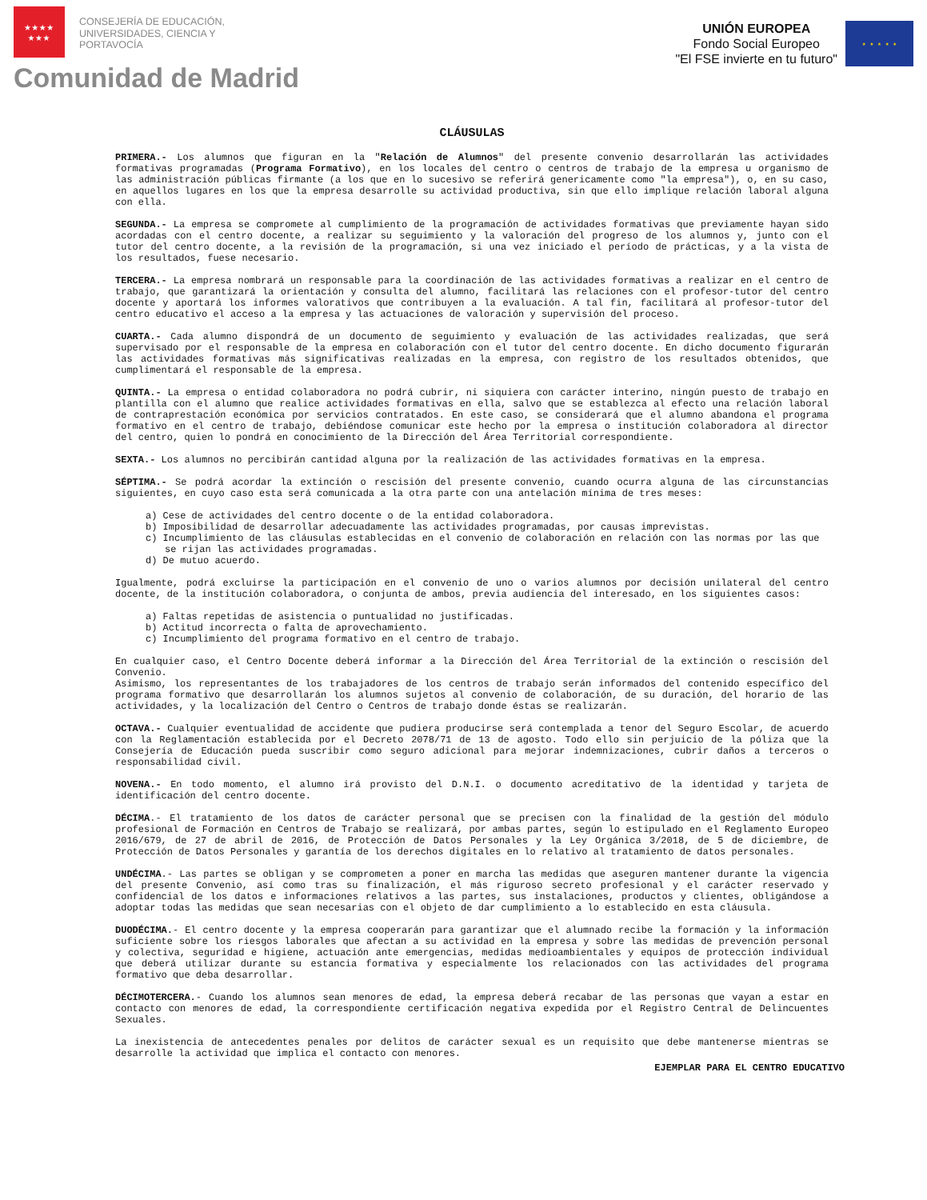★★★★
★★★
CONSEJERÍA DE EDUCACIÓN,
UNIVERSIDADES, CIENCIA Y
PORTAVOCÍA
Comunidad de Madrid
UNIÓN EUROPEA
Fondo Social Europeo
"El FSE invierte en tu futuro"
★ ★ ★ ★ ★
CLÁUSULAS
PRIMERA.- Los alumnos que figuran en la "Relación de Alumnos" del presente convenio desarrollarán las actividades formativas programadas (Programa Formativo), en los locales del centro o centros de trabajo de la empresa u organismo de las administración públicas firmante (a los que en lo sucesivo se referirá genericamente como "la empresa"), o, en su caso, en aquellos lugares en los que la empresa desarrolle su actividad productiva, sin que ello implique relación laboral alguna con ella.
SEGUNDA.- La empresa se compromete al cumplimiento de la programación de actividades formativas que previamente hayan sido acordadas con el centro docente, a realizar su seguimiento y la valoración del progreso de los alumnos y, junto con el tutor del centro docente, a la revisión de la programación, si una vez iniciado el período de prácticas, y a la vista de los resultados, fuese necesario.
TERCERA.- La empresa nombrará un responsable para la coordinación de las actividades formativas a realizar en el centro de trabajo, que garantizará la orientación y consulta del alumno, facilitará las relaciones con el profesor-tutor del centro docente y aportará los informes valorativos que contribuyen a la evaluación. A tal fin, facilitará al profesor-tutor del centro educativo el acceso a la empresa y las actuaciones de valoración y supervisión del proceso.
CUARTA.- Cada alumno dispondrá de un documento de seguimiento y evaluación de las actividades realizadas, que será supervisado por el responsable de la empresa en colaboración con el tutor del centro docente. En dicho documento figurarán las actividades formativas más significativas realizadas en la empresa, con registro de los resultados obtenidos, que cumplimentará el responsable de la empresa.
QUINTA.- La empresa o entidad colaboradora no podrá cubrir, ni siquiera con carácter interino, ningún puesto de trabajo en plantilla con el alumno que realice actividades formativas en ella, salvo que se establezca al efecto una relación laboral de contraprestación económica por servicios contratados. En este caso, se considerará que el alumno abandona el programa formativo en el centro de trabajo, debiéndose comunicar este hecho por la empresa o institución colaboradora al director del centro, quien lo pondrá en conocimiento de la Dirección del Área Territorial correspondiente.
SEXTA.- Los alumnos no percibirán cantidad alguna por la realización de las actividades formativas en la empresa.
SÉPTIMA.- Se podrá acordar la extinción o rescisión del presente convenio, cuando ocurra alguna de las circunstancias siguientes, en cuyo caso esta será comunicada a la otra parte con una antelación mínima de tres meses:
a) Cese de actividades del centro docente o de la entidad colaboradora.
b) Imposibilidad de desarrollar adecuadamente las actividades programadas, por causas imprevistas.
c) Incumplimiento de las cláusulas establecidas en el convenio de colaboración en relación con las normas por las que se rijan las actividades programadas.
d) De mutuo acuerdo.
Igualmente, podrá excluirse la participación en el convenio de uno o varios alumnos por decisión unilateral del centro docente, de la institución colaboradora, o conjunta de ambos, previa audiencia del interesado, en los siguientes casos:
a) Faltas repetidas de asistencia o puntualidad no justificadas.
b) Actitud incorrecta o falta de aprovechamiento.
c) Incumplimiento del programa formativo en el centro de trabajo.
En cualquier caso, el Centro Docente deberá informar a la Dirección del Área Territorial de la extinción o rescisión del Convenio.
Asimismo, los representantes de los trabajadores de los centros de trabajo serán informados del contenido específico del programa formativo que desarrollarán los alumnos sujetos al convenio de colaboración, de su duración, del horario de las actividades, y la localización del Centro o Centros de trabajo donde éstas se realizarán.
OCTAVA.- Cualquier eventualidad de accidente que pudiera producirse será contemplada a tenor del Seguro Escolar, de acuerdo con la Reglamentación establecida por el Decreto 2078/71 de 13 de agosto. Todo ello sin perjuicio de la póliza que la Consejería de Educación pueda suscribir como seguro adicional para mejorar indemnizaciones, cubrir daños a terceros o responsabilidad civil.
NOVENA.- En todo momento, el alumno irá provisto del D.N.I. o documento acreditativo de la identidad y tarjeta de identificación del centro docente.
DÉCIMA.- El tratamiento de los datos de carácter personal que se precisen con la finalidad de la gestión del módulo profesional de Formación en Centros de Trabajo se realizará, por ambas partes, según lo estipulado en el Reglamento Europeo 2016/679, de 27 de abril de 2016, de Protección de Datos Personales y la Ley Orgánica 3/2018, de 5 de diciembre, de Protección de Datos Personales y garantía de los derechos digitales en lo relativo al tratamiento de datos personales.
UNDÉCIMA.- Las partes se obligan y se comprometen a poner en marcha las medidas que aseguren mantener durante la vigencia del presente Convenio, así como tras su finalización, el más riguroso secreto profesional y el carácter reservado y confidencial de los datos e informaciones relativos a las partes, sus instalaciones, productos y clientes, obligándose a adoptar todas las medidas que sean necesarias con el objeto de dar cumplimiento a lo establecido en esta cláusula.
DUODÉCIMA.- El centro docente y la empresa cooperarán para garantizar que el alumnado recibe la formación y la información suficiente sobre los riesgos laborales que afectan a su actividad en la empresa y sobre las medidas de prevención personal y colectiva, seguridad e higiene, actuación ante emergencias, medidas medioambientales y equipos de protección individual que deberá utilizar durante su estancia formativa y especialmente los relacionados con las actividades del programa formativo que deba desarrollar.
DÉCIMOTERCERA.- Cuando los alumnos sean menores de edad, la empresa deberá recabar de las personas que vayan a estar en contacto con menores de edad, la correspondiente certificación negativa expedida por el Registro Central de Delincuentes Sexuales.
La inexistencia de antecedentes penales por delitos de carácter sexual es un requisito que debe mantenerse mientras se desarrolle la actividad que implica el contacto con menores.
EJEMPLAR PARA EL CENTRO EDUCATIVO